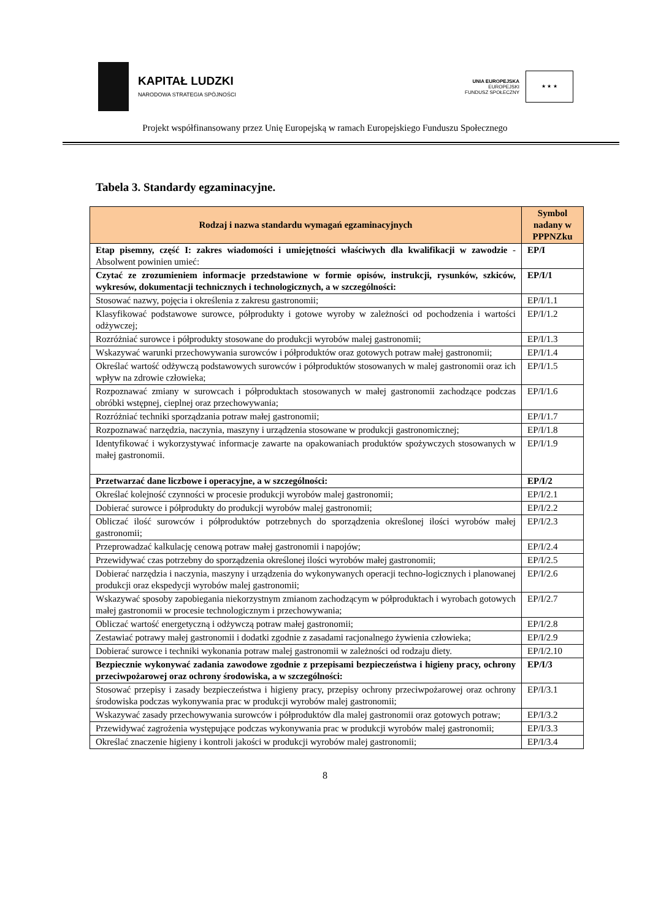KAPITAŁ LUDZKI
NARODOWA STRATEGIA SPÓJNOŚCI
UNIA EUROPEJSKA
EUROPEJSKI
FUNDUSZ SPOŁECZNY
★ ★ ★
Projekt współfinansowany przez Unię Europejską w ramach Europejskiego Funduszu Społecznego
Tabela 3. Standardy egzaminacyjne.
| Rodzaj i nazwa standardu wymagań egzaminacyjnych | Symbol nadany w PPPNZku |
| --- | --- |
| Etap pisemny, część I: zakres wiadomości i umiejętności właściwych dla kwalifikacji w zawodzie - Absolwent powinien umieć: | EP/I |
| Czytać ze zrozumieniem informacje przedstawione w formie opisów, instrukcji, rysunków, szkiców, wykresów, dokumentacji technicznych i technologicznych, a w szczególności: | EP/I/1 |
| Stosować nazwy, pojęcia i określenia z zakresu gastronomii; | EP/I/1.1 |
| Klasyfikować podstawowe surowce, półprodukty i gotowe wyroby w zależności od pochodzenia i wartości odżywczej; | EP/I/1.2 |
| Rozróżniać surowce i półprodukty stosowane do produkcji wyrobów malej gastronomii; | EP/I/1.3 |
| Wskazywać warunki przechowywania surowców i półproduktów oraz gotowych potraw małej gastronomii; | EP/I/1.4 |
| Określać wartość odżywczą podstawowych surowców i półproduktów stosowanych w malej gastronomii oraz ich wpływ na zdrowie człowieka; | EP/I/1.5 |
| Rozpoznawać zmiany w surowcach i półproduktach stosowanych w małej gastronomii zachodzące podczas obróbki wstępnej, cieplnej oraz przechowywania; | EP/I/1.6 |
| Rozróżniać techniki sporządzania potraw małej gastronomii; | EP/I/1.7 |
| Rozpoznawać narzędzia, naczynia, maszyny i urządzenia stosowane w produkcji gastronomicznej; | EP/I/1.8 |
| Identyfikować i wykorzystywać informacje zawarte na opakowaniach produktów spożywczych stosowanych w małej gastronomii. | EP/I/1.9 |
| Przetwarzać dane liczbowe i operacyjne, a w szczególności: | EP/I/2 |
| Określać kolejność czynności w procesie produkcji wyrobów malej gastronomii; | EP/I/2.1 |
| Dobierać surowce i półprodukty do produkcji wyrobów malej gastronomii; | EP/I/2.2 |
| Obliczać ilość surowców i półproduktów potrzebnych do sporządzenia określonej ilości wyrobów małej gastronomii; | EP/I/2.3 |
| Przeprowadzać kalkulację cenową potraw małej gastronomii i napojów; | EP/I/2.4 |
| Przewidywać czas potrzebny do sporządzenia określonej ilości wyrobów małej gastronomii; | EP/I/2.5 |
| Dobierać narzędzia i naczynia, maszyny i urządzenia do wykonywanych operacji techno-logicznych i planowanej produkcji oraz ekspedycji wyrobów malej gastronomii; | EP/I/2.6 |
| Wskazywać sposoby zapobiegania niekorzystnym zmianom zachodzącym w półproduktach i wyrobach gotowych małej gastronomii w procesie technologicznym i przechowywania; | EP/I/2.7 |
| Obliczać wartość energetyczną i odżywczą potraw małej gastronomii; | EP/I/2.8 |
| Zestawiać potrawy małej gastronomii i dodatki zgodnie z zasadami racjonalnego żywienia człowieka; | EP/I/2.9 |
| Dobierać surowce i techniki wykonania potraw malej gastronomii w zależności od rodzaju diety. | EP/I/2.10 |
| Bezpiecznie wykonywać zadania zawodowe zgodnie z przepisami bezpieczeństwa i higieny pracy, ochrony przeciwpożarowej oraz ochrony środowiska, a w szczególności: | EP/I/3 |
| Stosować przepisy i zasady bezpieczeństwa i higieny pracy, przepisy ochrony przeciwpożarowej oraz ochrony środowiska podczas wykonywania prac w produkcji wyrobów malej gastronomii; | EP/I/3.1 |
| Wskazywać zasady przechowywania surowców i półproduktów dla malej gastronomii oraz gotowych potraw; | EP/I/3.2 |
| Przewidywać zagrożenia występujące podczas wykonywania prac w produkcji wyrobów malej gastronomii; | EP/I/3.3 |
| Określać znaczenie higieny i kontroli jakości w produkcji wyrobów malej gastronomii; | EP/I/3.4 |
8